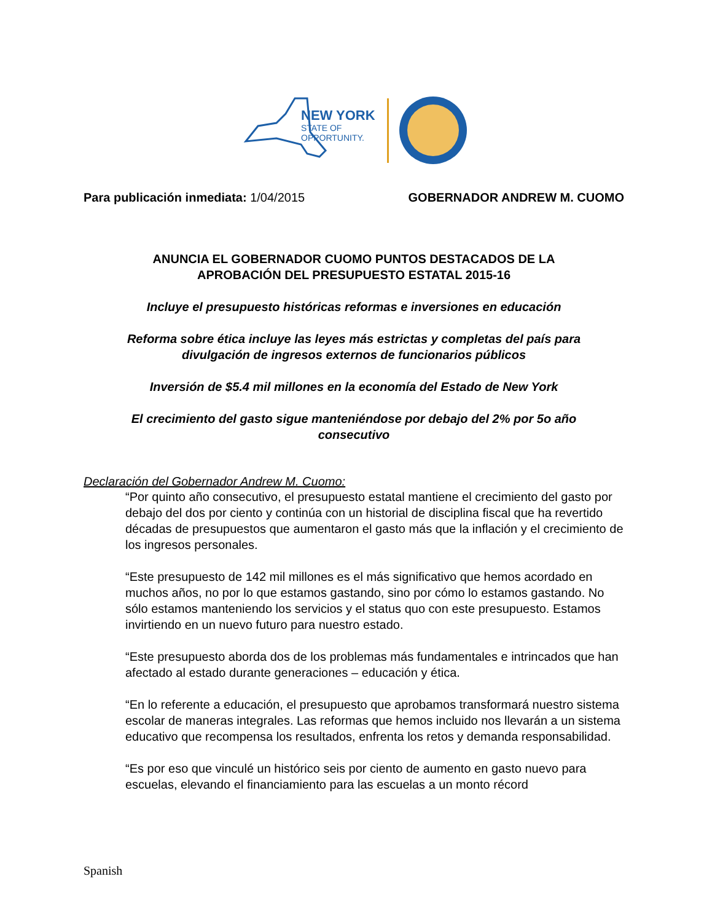NEW YORK
STATE OF
OPPORTUNITY.
Para publicación inmediata: 1/04/2015
GOBERNADOR ANDREW M. CUOMO
ANUNCIA EL GOBERNADOR CUOMO PUNTOS DESTACADOS DE LA
APROBACIÓN DEL PRESUPUESTO ESTATAL 2015-16
Incluye el presupuesto históricas reformas e inversiones en educación
Reforma sobre ética incluye las leyes más estrictas y completas del país para
divulgación de ingresos externos de funcionarios públicos
Inversión de $5.4 mil millones en la economía del Estado de New York
El crecimiento del gasto sigue manteniéndose por debajo del 2% por 5o año
consecutivo
Declaración del Gobernador Andrew M. Cuomo:
“Por quinto año consecutivo, el presupuesto estatal mantiene el crecimiento del gasto por debajo del dos por ciento y continúa con un historial de disciplina fiscal que ha revertido décadas de presupuestos que aumentaron el gasto más que la inflación y el crecimiento de los ingresos personales.
“Este presupuesto de 142 mil millones es el más significativo que hemos acordado en muchos años, no por lo que estamos gastando, sino por cómo lo estamos gastando. No sólo estamos manteniendo los servicios y el status quo con este presupuesto. Estamos invirtiendo en un nuevo futuro para nuestro estado.
“Este presupuesto aborda dos de los problemas más fundamentales e intrincados que han afectado al estado durante generaciones – educación y ética.
“En lo referente a educación, el presupuesto que aprobamos transformará nuestro sistema escolar de maneras integrales. Las reformas que hemos incluido nos llevarán a un sistema educativo que recompensa los resultados, enfrenta los retos y demanda responsabilidad.
“Es por eso que vinculé un histórico seis por ciento de aumento en gasto nuevo para escuelas, elevando el financiamiento para las escuelas a un monto récord
Spanish